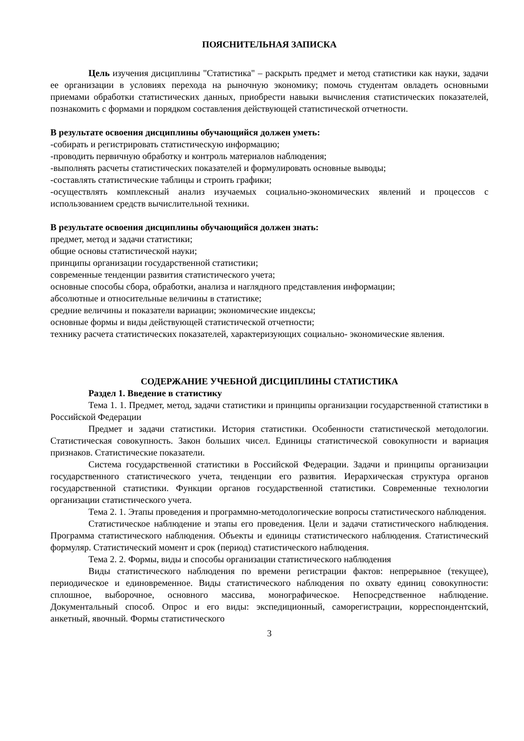ПОЯСНИТЕЛЬНАЯ ЗАПИСКА
Цель изучения дисциплины "Статистика" – раскрыть предмет и метод статистики как науки, задачи ее организации в условиях перехода на рыночную экономику; помочь студентам овладеть основными приемами обработки статистических данных, приобрести навыки вычисления статистических показателей, познакомить с формами и порядком составления действующей статистической отчетности.
В результате освоения дисциплины обучающийся должен уметь:
-собирать и регистрировать статистическую информацию;
-проводить первичную обработку и контроль материалов наблюдения;
-выполнять расчеты статистических показателей и формулировать основные выводы;
-составлять статистические таблицы и строить графики;
-осуществлять комплексный анализ изучаемых социально-экономических явлений и процессов с использованием средств вычислительной техники.
В результате освоения дисциплины обучающийся должен знать:
предмет, метод и задачи статистики;
общие основы статистической науки;
принципы организации государственной статистики;
современные тенденции развития статистического учета;
основные способы сбора, обработки, анализа и наглядного представления информации;
абсолютные и относительные величины в статистике;
средние величины и показатели вариации; экономические индексы;
основные формы и виды действующей статистической отчетности;
технику расчета статистических показателей, характеризующих социально- экономические явления.
СОДЕРЖАНИЕ УЧЕБНОЙ ДИСЦИПЛИНЫ СТАТИСТИКА
Раздел 1. Введение в статистику
Тема 1. 1. Предмет, метод, задачи статистики и принципы организации государственной статистики в Российской Федерации
Предмет и задачи статистики. История статистики. Особенности статистической методологии. Статистическая совокупность. Закон больших чисел. Единицы статистической совокупности и вариация признаков. Статистические показатели.
Система государственной статистики в Российской Федерации. Задачи и принципы организации государственного статистического учета, тенденции его развития. Иерархическая структура органов государственной статистики. Функции органов государственной статистики. Современные технологии организации статистического учета.
Тема 2. 1. Этапы проведения и программно-методологические вопросы статистического наблюдения.
Статистическое наблюдение и этапы его проведения. Цели и задачи статистического наблюдения. Программа статистического наблюдения. Объекты и единицы статистического наблюдения. Статистический формуляр. Статистический момент и срок (период) статистического наблюдения.
Тема 2. 2. Формы, виды и способы организации статистического наблюдения
Виды статистического наблюдения по времени регистрации фактов: непрерывное (текущее), периодическое и единовременное. Виды статистического наблюдения по охвату единиц совокупности: сплошное, выборочное, основного массива, монографическое. Непосредственное наблюдение. Документальный способ. Опрос и его виды: экспедиционный, саморегистрации, корреспондентский, анкетный, явочный. Формы статистического
3